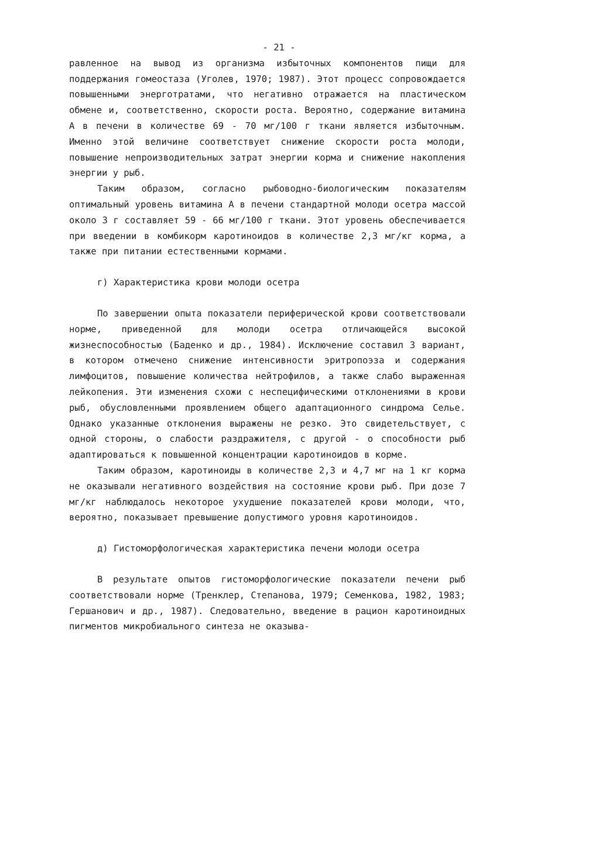- 21 -
равленное на вывод из организма избыточных компонентов пищи для поддержания гомеостаза (Уголев, 1970; 1987). Этот процесс сопровождается повышенными энерготратами, что негативно отражается на пластическом обмене и, соответственно, скорости роста. Вероятно, содержание витамина А в печени в количестве 69 - 70 мг/100 г ткани является избыточным. Именно этой величине соответствует снижение скорости роста молоди, повышение непроизводительных затрат энергии корма и снижение накопления энергии у рыб.
Таким образом, согласно рыбоводно-биологическим показателям оптимальный уровень витамина А в печени стандартной молоди осетра массой около 3 г составляет 59 - 66 мг/100 г ткани. Этот уровень обеспечивается при введении в комбикорм каротиноидов в количестве 2,3 мг/кг корма, а также при питании естественными кормами.
г) Характеристика крови молоди осетра
По завершении опыта показатели периферической крови соответствовали норме, приведенной для молоди осетра отличающейся высокой жизнеспособностью (Баденко и др., 1984). Исключение составил 3 вариант, в котором отмечено снижение интенсивности эритропоэза и содержания лимфоцитов, повышение количества нейтрофилов, а также слабо выраженная лейкопения. Эти изменения схожи с неспецифическими отклонениями в крови рыб, обусловленными проявлением общего адаптационного синдрома Селье. Однако указанные отклонения выражены не резко. Это свидетельствует, с одной стороны, о слабости раздражителя, с другой - о способности рыб адаптироваться к повышенной концентрации каротиноидов в корме.
Таким образом, каротиноиды в количестве 2,3 и 4,7 мг на 1 кг корма не оказывали негативного воздействия на состояние крови рыб. При дозе 7 мг/кг наблюдалось некоторое ухудшение показателей крови молоди, что, вероятно, показывает превышение допустимого уровня каротиноидов.
д) Гистоморфологическая характеристика печени молоди осетра
В результате опытов гистоморфологические показатели печени рыб соответствовали норме (Тренклер, Степанова, 1979; Семенкова, 1982, 1983; Гершанович и др., 1987). Следовательно, введение в рацион каротиноидных пигментов микробиального синтеза не оказыва-